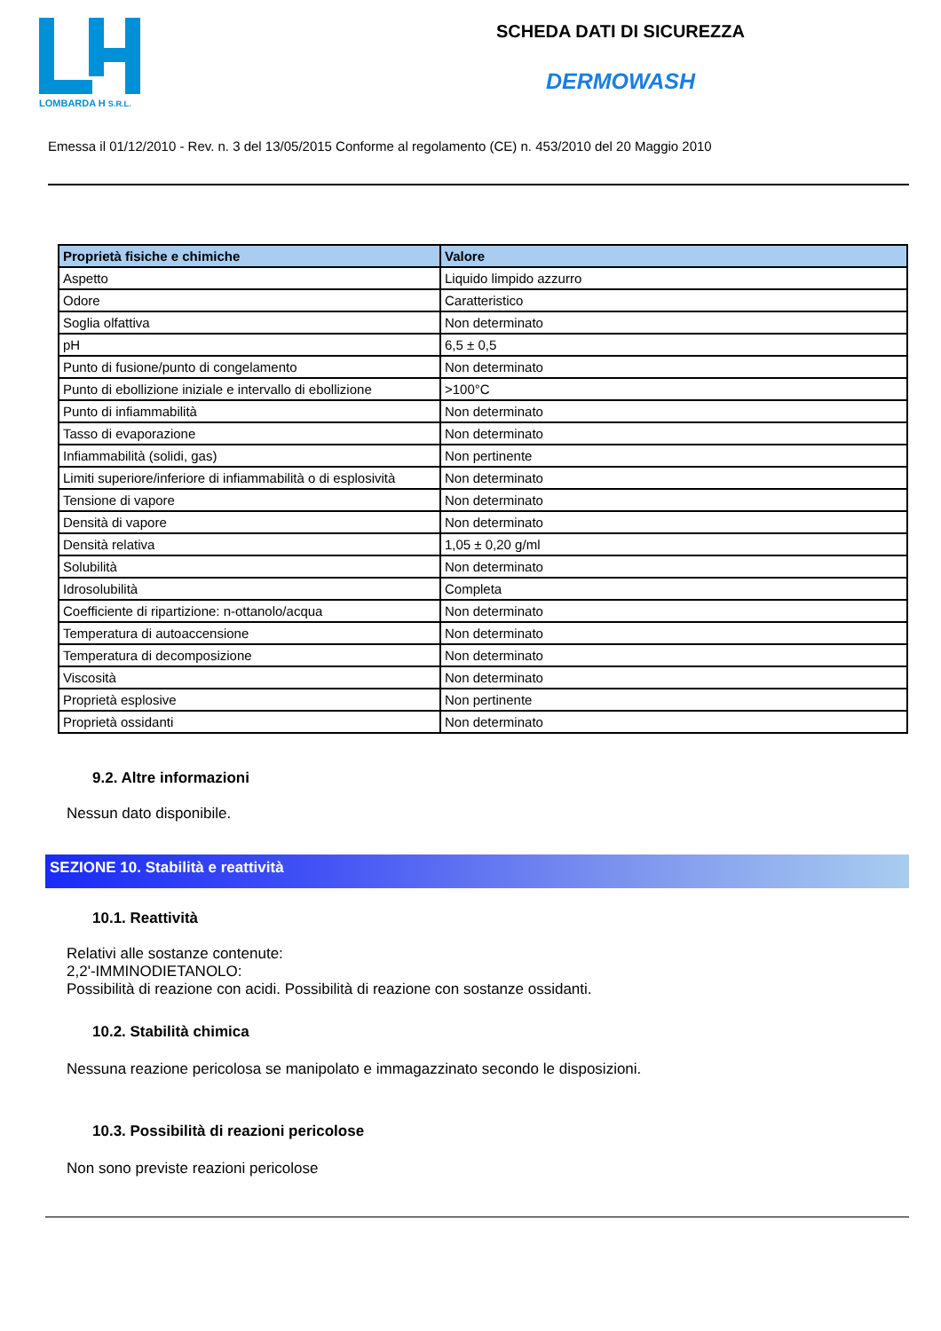LOMBARDA H S.R.L.
SCHEDA DATI DI SICUREZZA
DERMOWASH
Emessa il 01/12/2010 - Rev. n. 3 del 13/05/2015 Conforme al regolamento (CE) n. 453/2010 del 20 Maggio 2010
| Proprietà fisiche e chimiche | Valore |
| --- | --- |
| Aspetto | Liquido limpido azzurro |
| Odore | Caratteristico |
| Soglia olfattiva | Non determinato |
| pH | 6,5 ± 0,5 |
| Punto di fusione/punto di congelamento | Non determinato |
| Punto di ebollizione iniziale e intervallo di ebollizione | >100°C |
| Punto di infiammabilità | Non determinato |
| Tasso di evaporazione | Non determinato |
| Infiammabilità (solidi, gas) | Non pertinente |
| Limiti superiore/inferiore di infiammabilità o di esplosività | Non determinato |
| Tensione di vapore | Non determinato |
| Densità di vapore | Non determinato |
| Densità relativa | 1,05 ± 0,20 g/ml |
| Solubilità | Non determinato |
| Idrosolubilità | Completa |
| Coefficiente di ripartizione: n-ottanolo/acqua | Non determinato |
| Temperatura di autoaccensione | Non determinato |
| Temperatura di decomposizione | Non determinato |
| Viscosità | Non determinato |
| Proprietà esplosive | Non pertinente |
| Proprietà ossidanti | Non determinato |
9.2. Altre informazioni
Nessun dato disponibile.
SEZIONE 10. Stabilità e reattività
10.1. Reattività
Relativi alle sostanze contenute:
2,2'-IMMINODIETANOLO:
Possibilità di reazione con acidi. Possibilità di reazione con sostanze ossidanti.
10.2. Stabilità chimica
Nessuna reazione pericolosa se manipolato e immagazzinato secondo le disposizioni.
10.3. Possibilità di reazioni pericolose
Non sono previste reazioni pericolose